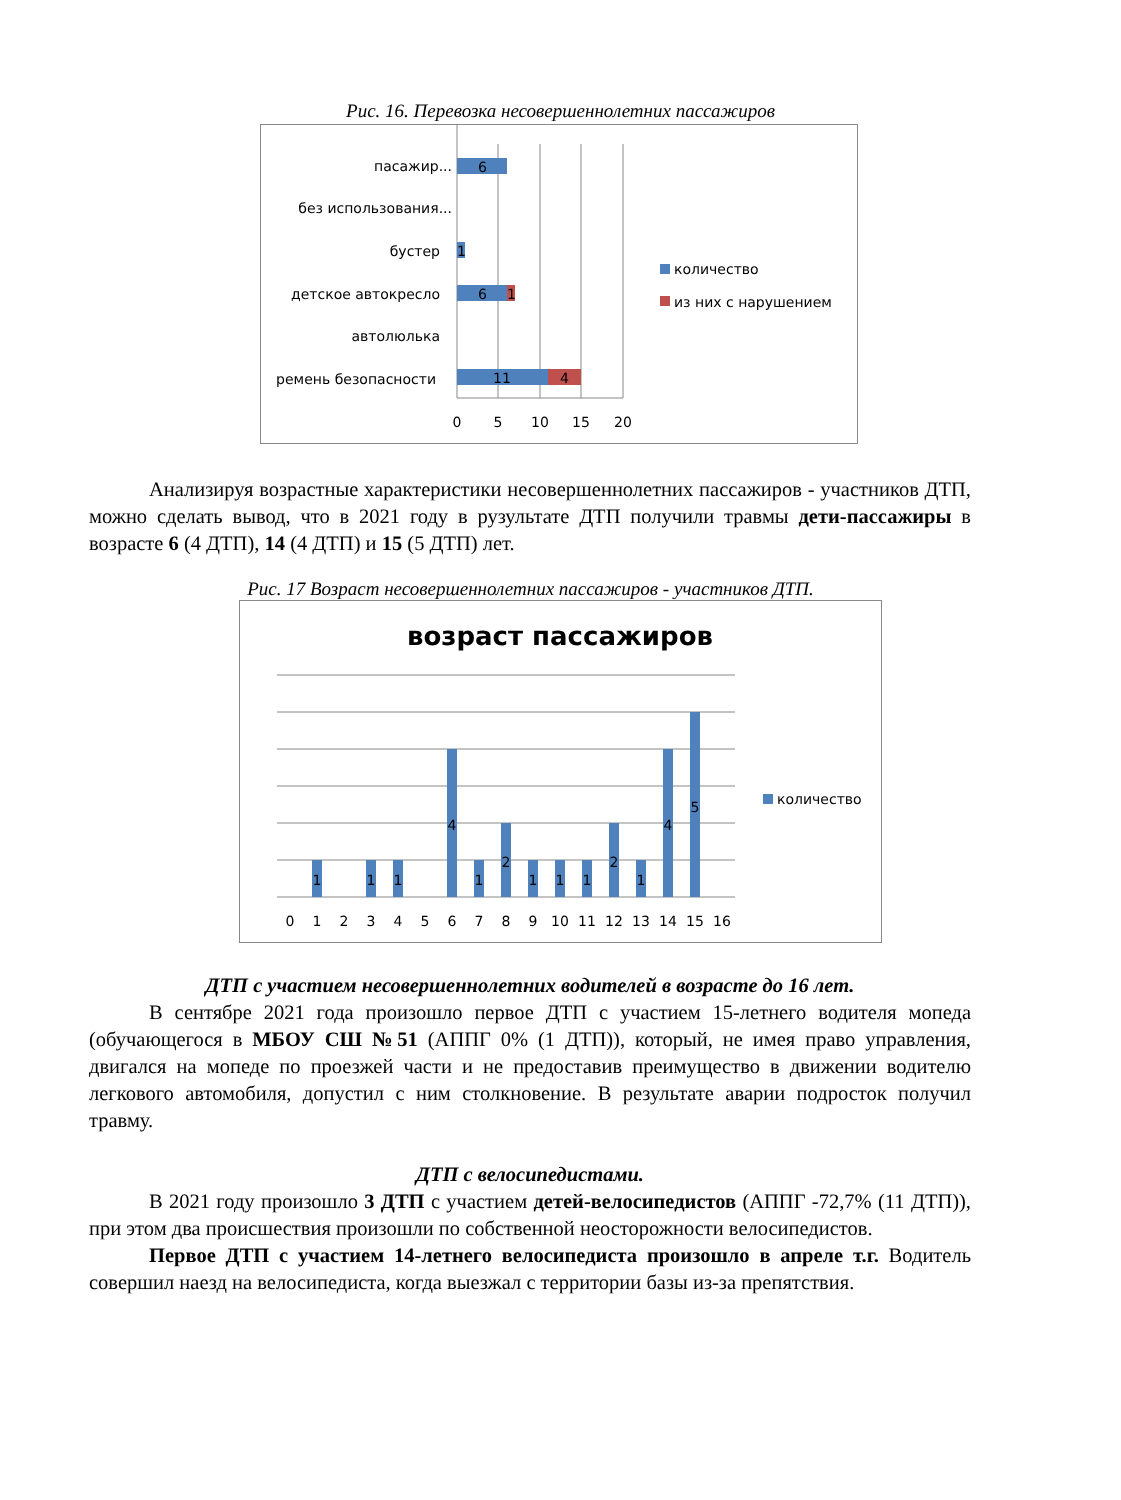Рис. 16. Перевозка несовершеннолетних пассажиров
6
1
6
1
11
4
пасажир...
без использования...
бустер
детское автокресло
автолюлька
ремень безопасности
0
5
10
15
20
количество
из них с нарушением
Анализируя возрастные характеристики несовершеннолетних пассажиров - участников ДТП, можно сделать вывод, что в 2021 году в рузультате ДТП получили травмы дети-пассажиры в возрасте 6 (4 ДТП), 14 (4 ДТП) и 15 (5 ДТП) лет.
Рис. 17 Возраст несовершеннолетних пассажиров - участников ДТП.
возраст пассажиров
1
1
1
4
1
2
1
1
1
2
1
4
5
0
1
2
3
4
5
6
7
8
9
10
11
12
13
14
15
16
количество
ДТП с участием несовершеннолетних водителей в возрасте до 16 лет.
В сентябре 2021 года произошло первое ДТП с участием 15-летнего водителя мопеда (обучающегося в МБОУ СШ №51 (АППГ 0% (1 ДТП)), который, не имея право управления, двигался на мопеде по проезжей части и не предоставив преимущество в движении водителю легкового автомобиля, допустил с ним столкновение. В результате аварии подросток получил травму.
ДТП с велосипедистами.
В 2021 году произошло 3 ДТП с участием детей-велосипедистов (АППГ -72,7% (11 ДТП)), при этом два происшествия произошли по собственной неосторожности велосипедистов.
Первое ДТП с участием 14-летнего велосипедиста произошло в апреле т.г. Водитель совершил наезд на велосипедиста, когда выезжал с территории базы из-за препятствия.